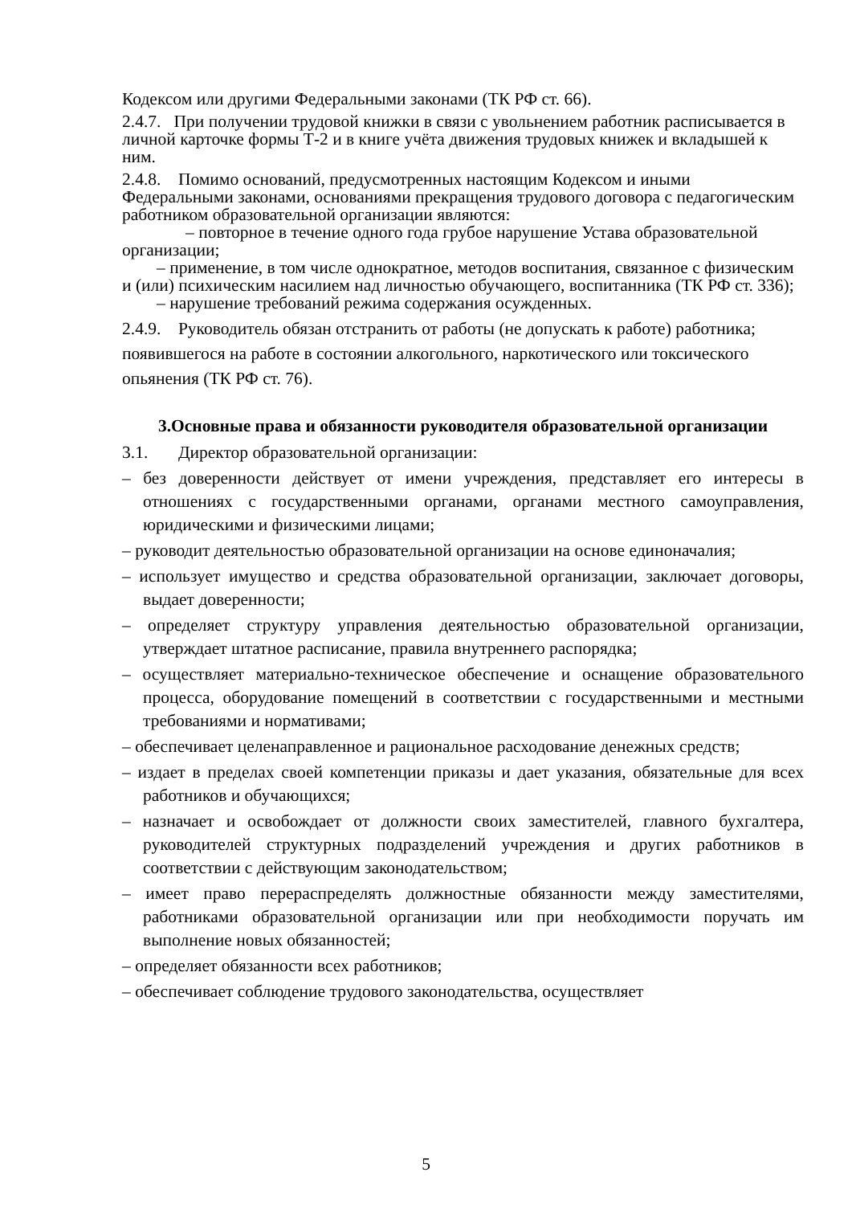Кодексом или другими Федеральными законами (ТК РФ ст. 66).
2.4.7. При получении трудовой книжки в связи с увольнением работник расписывается в личной карточке формы Т-2 и в книге учёта движения трудовых книжек и вкладышей к ним.
2.4.8. Помимо оснований, предусмотренных настоящим Кодексом и иными Федеральными законами, основаниями прекращения трудового договора с педагогическим работником образовательной организации являются:
– повторное в течение одного года грубое нарушение Устава образовательной организации;
– применение, в том числе однократное, методов воспитания, связанное с физическим и (или) психическим насилием над личностью обучающего, воспитанника (ТК РФ ст. 336);
– нарушение требований режима содержания осужденных.
2.4.9. Руководитель обязан отстранить от работы (не допускать к работе) работника; появившегося на работе в состоянии алкогольного, наркотического или токсического опьянения (ТК РФ ст. 76).
3.Основные права и обязанности руководителя образовательной организации
3.1. Директор образовательной организации:
– без доверенности действует от имени учреждения, представляет его интересы в отношениях с государственными органами, органами местного самоуправления, юридическими и физическими лицами;
– руководит деятельностью образовательной организации на основе единоначалия;
– использует имущество и средства образовательной организации, заключает договоры, выдает доверенности;
– определяет структуру управления деятельностью образовательной организации, утверждает штатное расписание, правила внутреннего распорядка;
– осуществляет материально-техническое обеспечение и оснащение образовательного процесса, оборудование помещений в соответствии с государственными и местными требованиями и нормативами;
– обеспечивает целенаправленное и рациональное расходование денежных средств;
– издает в пределах своей компетенции приказы и дает указания, обязательные для всех работников и обучающихся;
– назначает и освобождает от должности своих заместителей, главного бухгалтера, руководителей структурных подразделений учреждения и других работников в соответствии с действующим законодательством;
– имеет право перераспределять должностные обязанности между заместителями, работниками образовательной организации или при необходимости поручать им выполнение новых обязанностей;
– определяет обязанности всех работников;
– обеспечивает соблюдение трудового законодательства, осуществляет
5